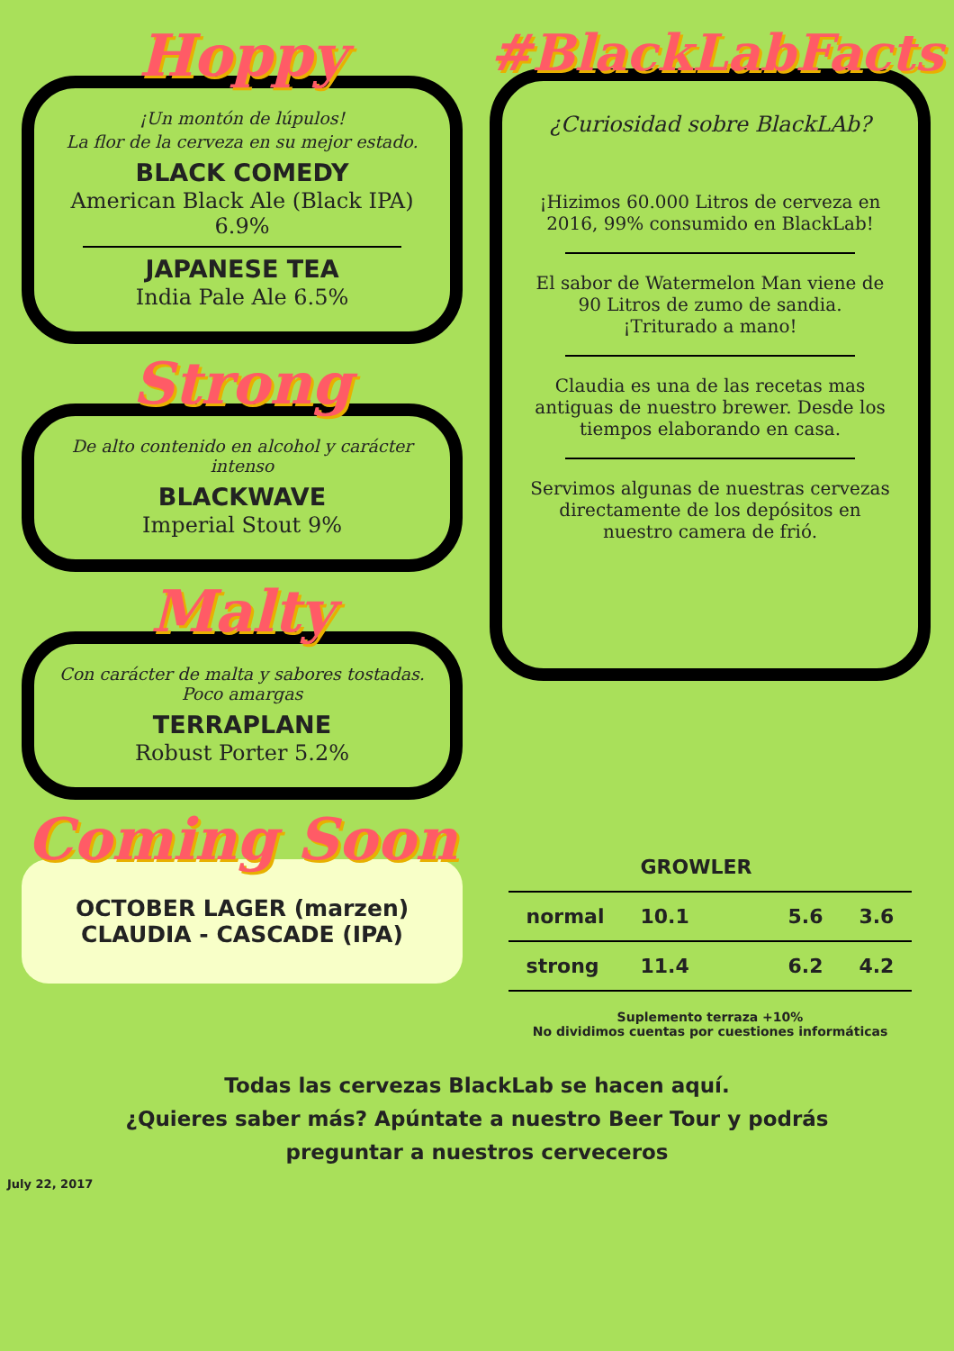Hoppy
¡Un montón de lúpulos!
La flor de la cerveza en su mejor estado.
BLACK COMEDY
American Black Ale (Black IPA) 6.9%
JAPANESE TEA
India Pale Ale 6.5%
Strong
De alto contenido en alcohol y carácter intenso
BLACKWAVE
Imperial Stout 9%
Malty
Con carácter de malta y sabores tostadas. Poco amargas
TERRAPLANE
Robust Porter 5.2%
Coming Soon
OCTOBER LAGER (marzen)
CLAUDIA - CASCADE (IPA)
#BlackLabFacts
¿Curiosidad sobre BlackLAb?
¡Hizimos 60.000 Litros de cerveza en 2016, 99% consumido en BlackLab!
El sabor de Watermelon Man viene de 90 Litros de zumo de sandia. ¡Triturado a mano!
Claudia es una de las recetas mas antiguas de nuestro brewer. Desde los tiempos elaborando en casa.
Servimos algunas de nuestras cervezas directamente de los depósitos en nuestro camera de frió.
| | GROWLER | | |
| normal | 10.1 | 5.6 | 3.6 |
| strong | 11.4 | 6.2 | 4.2 |
Suplemento terraza +10%
No dividimos cuentas por cuestiones informáticas
Todas las cervezas BlackLab se hacen aquí.
¿Quieres saber más? Apúntate a nuestro Beer Tour y podrás
preguntar a nuestros cerveceros
July 22, 2017